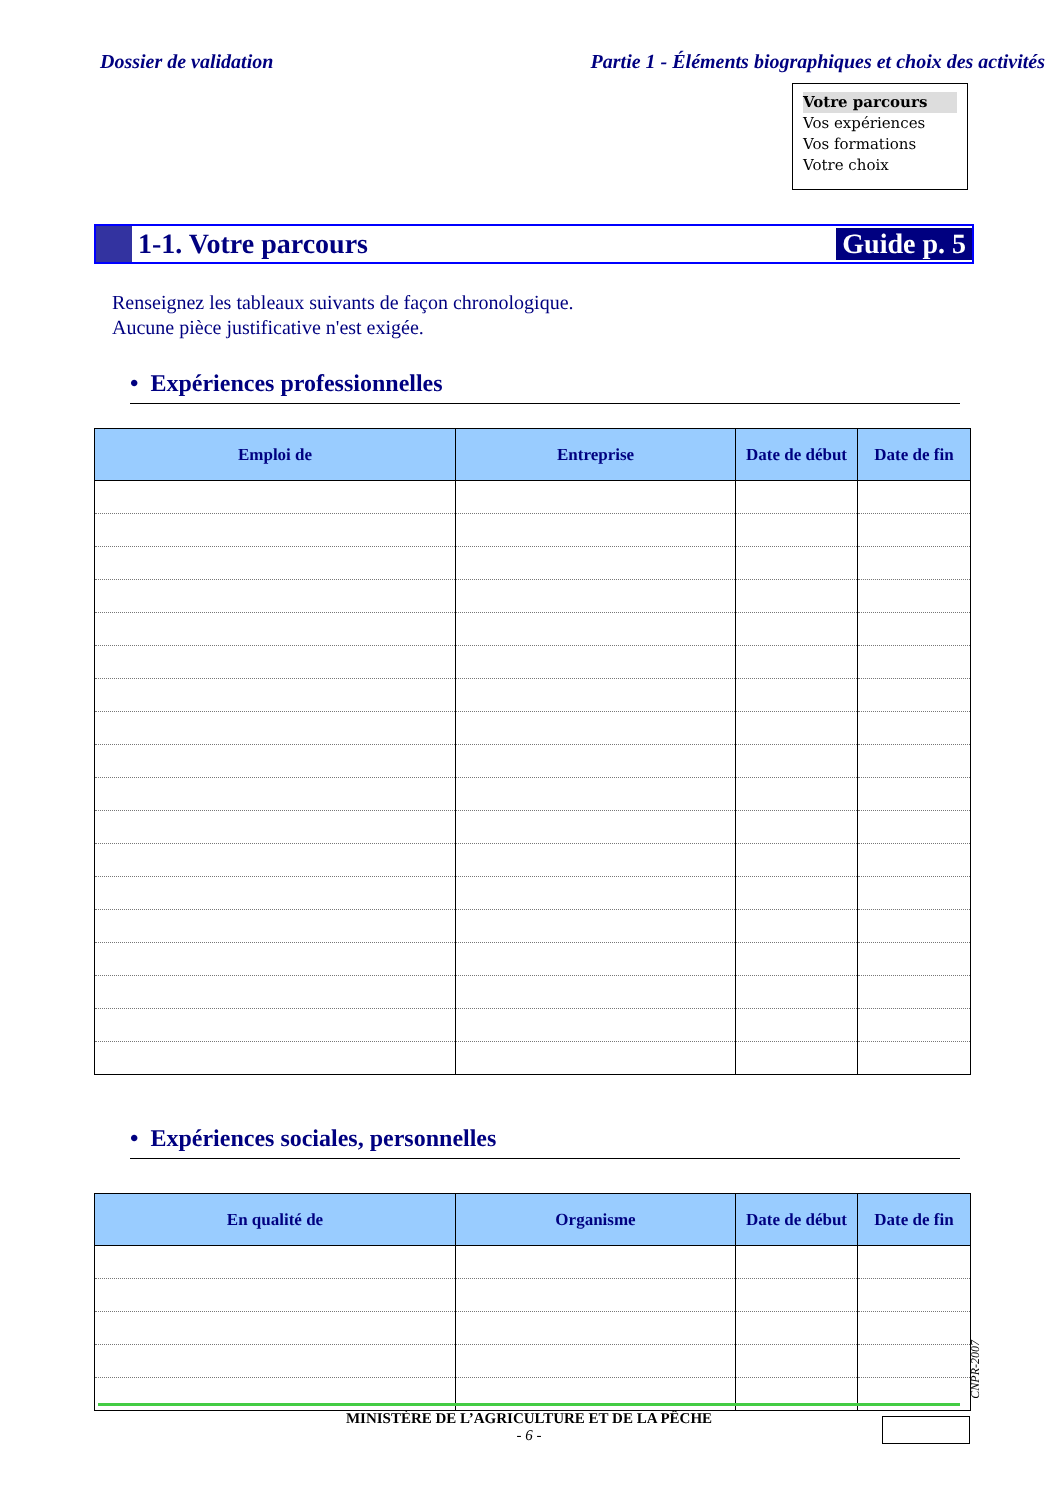Dossier de validation Partie 1 - Éléments biographiques et choix des activités
Votre parcours
Vos expériences
Vos formations
Votre choix
1-1. Votre parcours Guide p. 5
Renseignez les tableaux suivants de façon chronologique.
Aucune pièce justificative n'est exigée.
• Expériences professionnelles
| Emploi de | Entreprise | Date de début | Date de fin |
| --- | --- | --- | --- |
• Expériences sociales, personnelles
| En qualité de | Organisme | Date de début | Date de fin |
| --- | --- | --- | --- |
MINISTÈRE DE L’AGRICULTURE ET DE LA PÊCHE
- 6 -
CNPR-2007